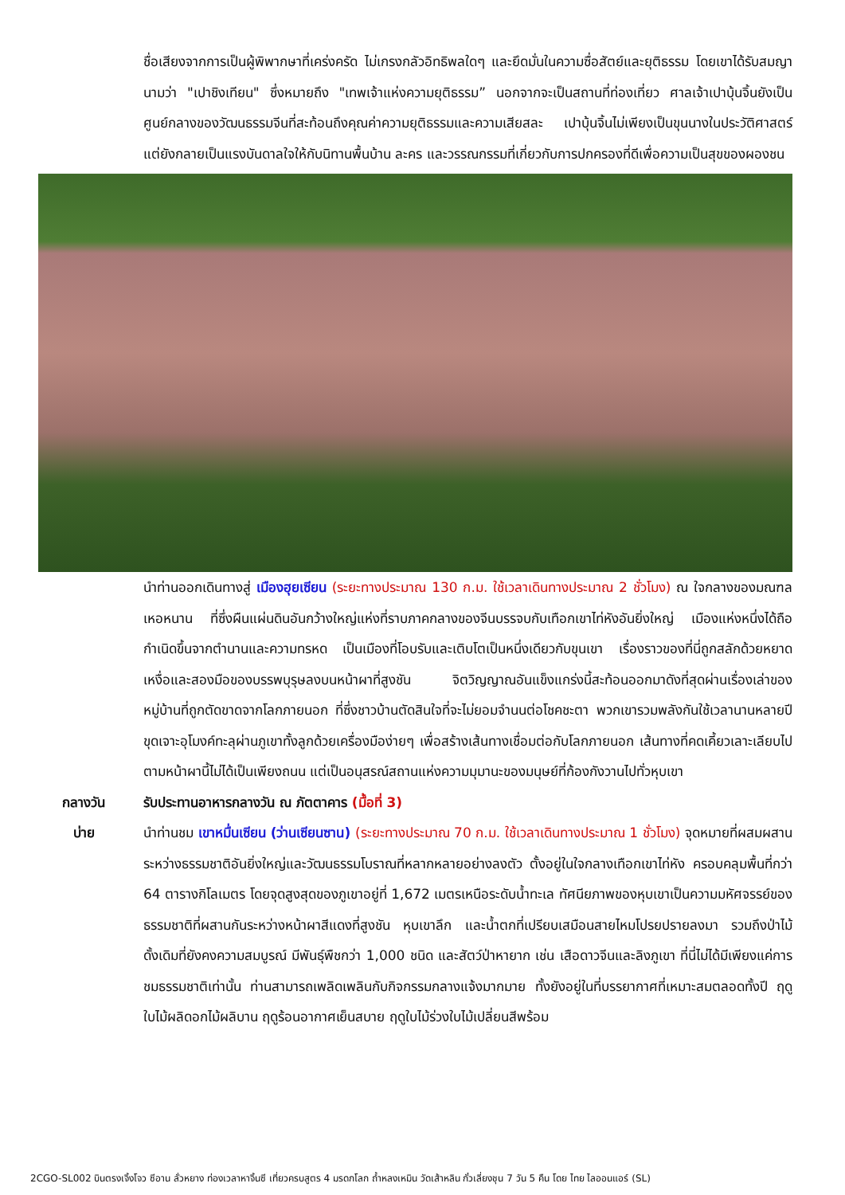ชื่อเสียงจากการเป็นผู้พิพากษาที่เคร่งครัด ไม่เกรงกลัวอิทธิพลใดๆ และยึดมั่นในความซื่อสัตย์และยุติธรรม โดยเขาได้รับสมญานามว่า "เปาชิงเทียน" ซึ่งหมายถึง "เทพเจ้าแห่งความยุติธรรม” นอกจากจะเป็นสถานที่ท่องเที่ยว ศาลเจ้าเปาบุ้นจิ้นยังเป็นศูนย์กลางของวัฒนธรรมจีนที่สะท้อนถึงคุณค่าความยุติธรรมและความเสียสละ เปาบุ้นจิ้นไม่เพียงเป็นขุนนางในประวัติศาสตร์ แต่ยังกลายเป็นแรงบันดาลใจให้กับนิทานพื้นบ้าน ละคร และวรรณกรรมที่เกี่ยวกับการปกครองที่ดีเพื่อความเป็นสุขของผองชน
นำท่านออกเดินทางสู่ เมืองฮุยเซียน (ระยะทางประมาณ 130 ก.ม. ใช้เวลาเดินทางประมาณ 2 ชั่วโมง) ณ ใจกลางของมณฑลเหอหนาน ที่ซึ่งผืนแผ่นดินอันกว้างใหญ่แห่งที่ราบภาคกลางของจีนบรรจบกับเทือกเขาไท่หังอันยิ่งใหญ่ เมืองแห่งหนึ่งได้ถือกำเนิดขึ้นจากตำนานและความทรหด เป็นเมืองที่โอบรับและเติบโตเป็นหนึ่งเดียวกับขุนเขา เรื่องราวของที่นี่ถูกสลักด้วยหยาดเหงื่อและสองมือของบรรพบุรุษลงบนหน้าผาที่สูงชัน จิตวิญญาณอันแข็งแกร่งนี้สะท้อนออกมาดังที่สุดผ่านเรื่องเล่าของหมู่บ้านที่ถูกตัดขาดจากโลกภายนอก ที่ซึ่งชาวบ้านตัดสินใจที่จะไม่ยอมจำนนต่อโชคชะตา พวกเขารวมพลังกันใช้เวลานานหลายปี ขุดเจาะอุโมงค์ทะลุผ่านภูเขาทั้งลูกด้วยเครื่องมือง่ายๆ เพื่อสร้างเส้นทางเชื่อมต่อกับโลกภายนอก เส้นทางที่คดเคี้ยวเลาะเลียบไปตามหน้าผานี้ไม่ได้เป็นเพียงถนน แต่เป็นอนุสรณ์สถานแห่งความมุมานะของมนุษย์ที่ก้องกังวานไปทั่วหุบเขา
กลางวัน รับประทานอาหารกลางวัน ณ ภัตตาคาร (มื้อที่ 3)
บ่าย นำท่านชม เขาหมื่นเซียน (ว่านเซียนซาน) (ระยะทางประมาณ 70 ก.ม. ใช้เวลาเดินทางประมาณ 1 ชั่วโมง) จุดหมายที่ผสมผสานระหว่างธรรมชาติอันยิ่งใหญ่และวัฒนธรรมโบราณที่หลากหลายอย่างลงตัว ตั้งอยู่ในใจกลางเทือกเขาไท่หัง ครอบคลุมพื้นที่กว่า 64 ตารางกิโลเมตร โดยจุดสูงสุดของภูเขาอยู่ที่ 1,672 เมตรเหนือระดับน้ำทะเล ทัศนียภาพของหุบเขาเป็นความมหัศจรรย์ของธรรมชาติที่ผสานกันระหว่างหน้าผาสีแดงที่สูงชัน หุบเขาลึก และน้ำตกที่เปรียบเสมือนสายไหมโปรยปรายลงมา รวมถึงป่าไม้ดั้งเดิมที่ยังคงความสมบูรณ์ มีพันธุ์พืชกว่า 1,000 ชนิด และสัตว์ป่าหายาก เช่น เสือดาวจีนและลิงภูเขา ที่นี่ไม่ได้มีเพียงแค่การชมธรรมชาติเท่านั้น ท่านสามารถเพลิดเพลินกับกิจกรรมกลางแจ้งมากมาย ทั้งยังอยู่ในที่บรรยากาศที่เหมาะสมตลอดทั้งปี ฤดูใบไม้ผลิดอกไม้ผลิบาน ฤดูร้อนอากาศเย็นสบาย ฤดูใบไม้ร่วงใบไม้เปลี่ยนสีพร้อม
2CGO-SL002 บินตรงเจิ้งโจว ซีอาน ลั่วหยาง ท่องเวลาหาจิ้นซี เที่ยวครบสูตร 4 มรดกโลก ถ้ำหลงเหมิน วัดเส้าหลิน กั๋วเลี่ยงชุน 7 วัน 5 คืน โดย ไทย ไลออนแอร์ (SL)